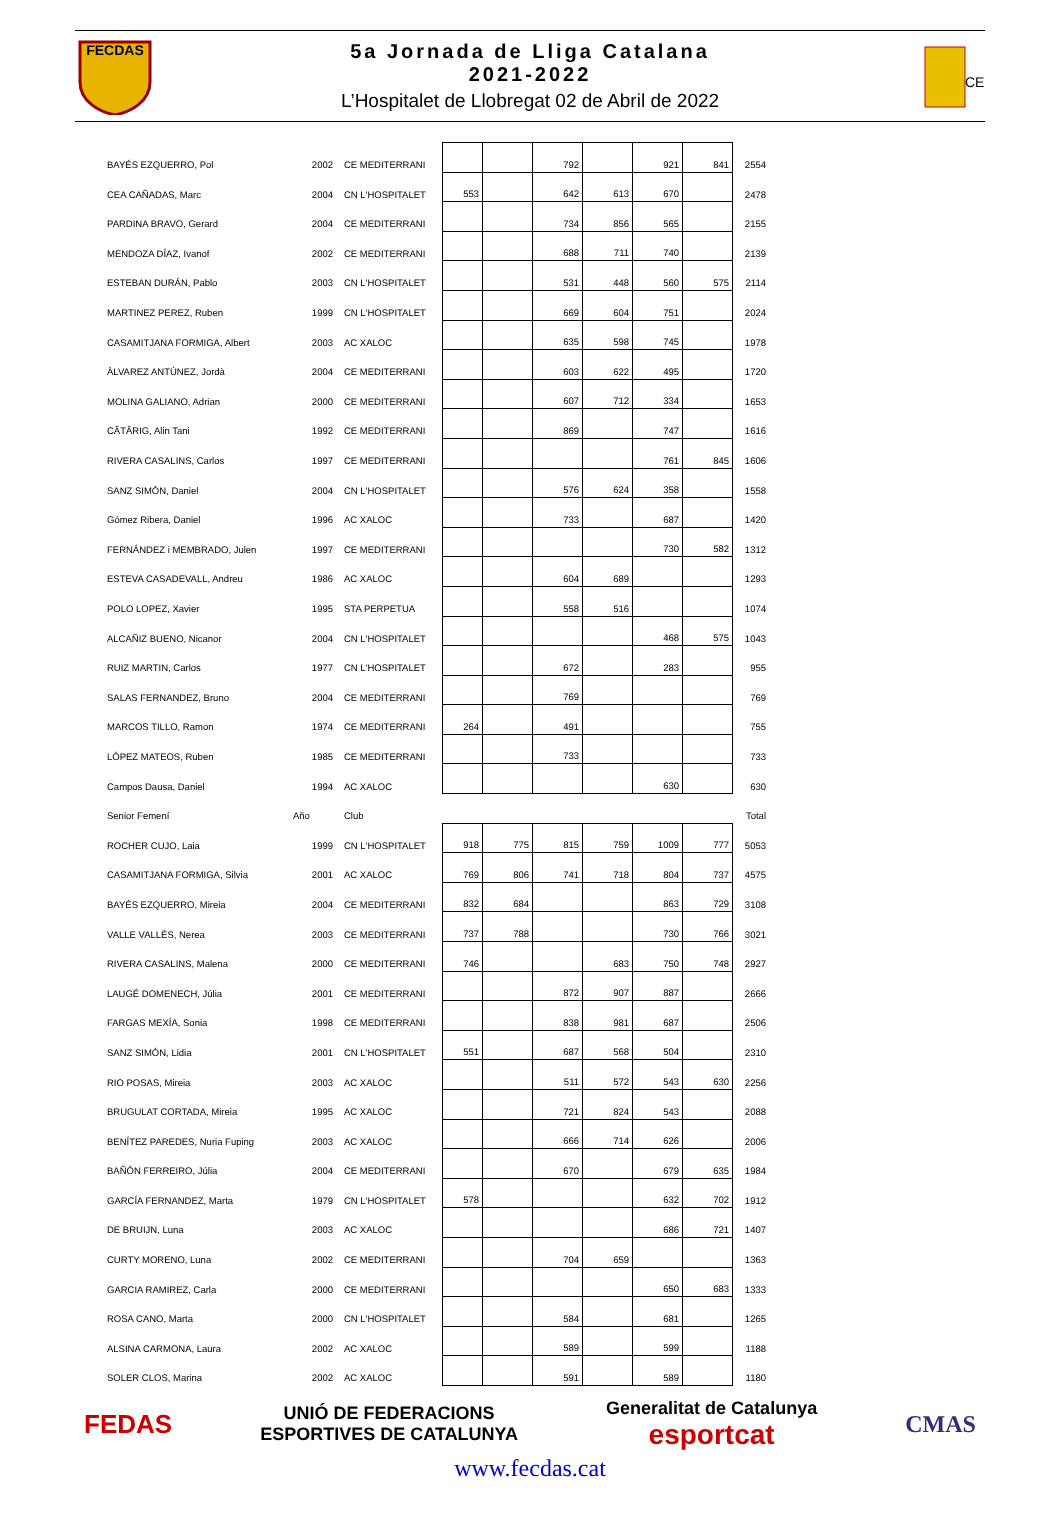FECDAS
5a Jornada de Lliga Catalana
2021-2022
L’Hospitalet de Llobregat 02 de Abril de 2022
CE
| BAYÉS EZQUERRO, Pol | 2002 | CE MEDITERRANI | | | 792 | | 921 | 841 | 2554 |
| CEA CAÑADAS, Marc | 2004 | CN L'HOSPITALET | 553 | | 642 | 613 | 670 | | 2478 |
| PARDINA BRAVO, Gerard | 2004 | CE MEDITERRANI | | | 734 | 856 | 565 | | 2155 |
| MENDOZA DÍAZ, Ivanof | 2002 | CE MEDITERRANI | | | 688 | 711 | 740 | | 2139 |
| ESTEBAN DURÁN, Pablo | 2003 | CN L'HOSPITALET | | | 531 | 448 | 560 | 575 | 2114 |
| MARTINEZ PEREZ, Ruben | 1999 | CN L'HOSPITALET | | | 669 | 604 | 751 | | 2024 |
| CASAMITJANA FORMIGA, Albert | 2003 | AC XALOC | | | 635 | 598 | 745 | | 1978 |
| ÀLVAREZ ANTÚNEZ, Jordà | 2004 | CE MEDITERRANI | | | 603 | 622 | 495 | | 1720 |
| MOLINA GALIANO, Adrian | 2000 | CE MEDITERRANI | | | 607 | 712 | 334 | | 1653 |
| CÂTÂRIG, Alin Tani | 1992 | CE MEDITERRANI | | | 869 | | 747 | | 1616 |
| RIVERA CASALINS, Carlos | 1997 | CE MEDITERRANI | | | | | 761 | 845 | 1606 |
| SANZ SIMÓN, Daniel | 2004 | CN L'HOSPITALET | | | 576 | 624 | 358 | | 1558 |
| Gómez Ribera, Daniel | 1996 | AC XALOC | | | 733 | | 687 | | 1420 |
| FERNÁNDEZ i MEMBRADO, Julen | 1997 | CE MEDITERRANI | | | | | 730 | 582 | 1312 |
| ESTEVA CASADEVALL, Andreu | 1986 | AC XALOC | | | 604 | 689 | | | 1293 |
| POLO LOPEZ, Xavier | 1995 | STA PERPETUA | | | 558 | 516 | | | 1074 |
| ALCAÑIZ BUENO, Nicanor | 2004 | CN L'HOSPITALET | | | | | 468 | 575 | 1043 |
| RUIZ MARTIN, Carlos | 1977 | CN L'HOSPITALET | | | 672 | | 283 | | 955 |
| SALAS FERNANDEZ, Bruno | 2004 | CE MEDITERRANI | | | 769 | | | | 769 |
| MARCOS TILLO, Ramon | 1974 | CE MEDITERRANI | 264 | | 491 | | | | 755 |
| LÓPEZ MATEOS, Ruben | 1985 | CE MEDITERRANI | | | 733 | | | | 733 |
| Campos Dausa, Daniel | 1994 | AC XALOC | | | | | 630 | | 630 |
| Senior Femení | Año | Club | | | | | | | Total |
| ROCHER CUJO, Laia | 1999 | CN L'HOSPITALET | 918 | 775 | 815 | 759 | 1009 | 777 | 5053 |
| CASAMITJANA FORMIGA, Silvia | 2001 | AC XALOC | 769 | 806 | 741 | 718 | 804 | 737 | 4575 |
| BAYÉS EZQUERRO, Mireia | 2004 | CE MEDITERRANI | 832 | 684 | | | 863 | 729 | 3108 |
| VALLE VALLÉS, Nerea | 2003 | CE MEDITERRANI | 737 | 788 | | | 730 | 766 | 3021 |
| RIVERA CASALINS, Malena | 2000 | CE MEDITERRANI | 746 | | | 683 | 750 | 748 | 2927 |
| LAUGÉ DOMENECH, Júlia | 2001 | CE MEDITERRANI | | | 872 | 907 | 887 | | 2666 |
| FARGAS MEXÍA, Sonia | 1998 | CE MEDITERRANI | | | 838 | 981 | 687 | | 2506 |
| SANZ SIMÓN, Lidia | 2001 | CN L'HOSPITALET | 551 | | 687 | 568 | 504 | | 2310 |
| RIO POSAS, Mireia | 2003 | AC XALOC | | | 511 | 572 | 543 | 630 | 2256 |
| BRUGULAT CORTADA, Mireia | 1995 | AC XALOC | | | 721 | 824 | 543 | | 2088 |
| BENÍTEZ PAREDES, Nuria Fuping | 2003 | AC XALOC | | | 666 | 714 | 626 | | 2006 |
| BAÑÓN FERREIRO, Júlia | 2004 | CE MEDITERRANI | | | 670 | | 679 | 635 | 1984 |
| GARCÍA FERNANDEZ, Marta | 1979 | CN L'HOSPITALET | 578 | | | | 632 | 702 | 1912 |
| DE BRUIJN, Luna | 2003 | AC XALOC | | | | | 686 | 721 | 1407 |
| CURTY MORENO, Luna | 2002 | CE MEDITERRANI | | | 704 | 659 | | | 1363 |
| GARCIA RAMIREZ, Carla | 2000 | CE MEDITERRANI | | | | | 650 | 683 | 1333 |
| ROSA CANO, Marta | 2000 | CN L'HOSPITALET | | | 584 | | 681 | | 1265 |
| ALSINA CARMONA, Laura | 2002 | AC XALOC | | | 589 | | 599 | | 1188 |
| SOLER CLOS, Marina | 2002 | AC XALOC | | | 591 | | 589 | | 1180 |
FEDAS
UNIÓ DE FEDERACIONS
ESPORTIVES DE CATALUNYA
Generalitat de Catalunya
esportcat
CMAS
www.fecdas.cat